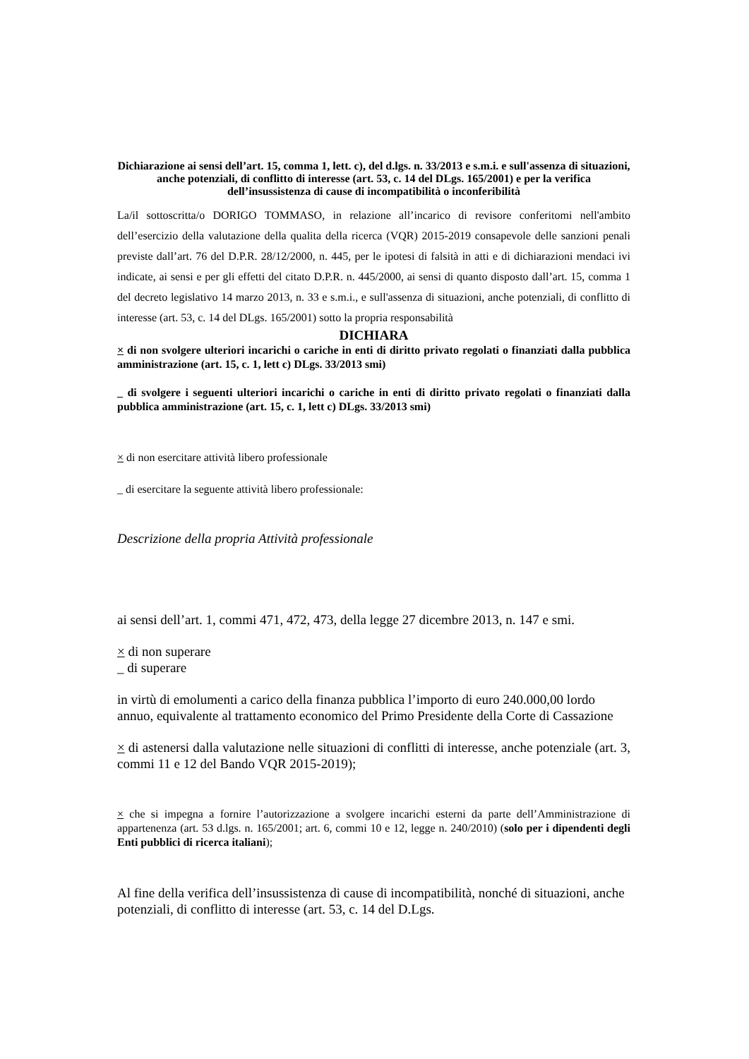Dichiarazione ai sensi dell’art. 15, comma 1, lett. c), del d.lgs. n. 33/2013 e s.m.i. e sull'assenza di situazioni, anche potenziali, di conflitto di interesse (art. 53, c. 14 del DLgs. 165/2001) e per la verifica dell’insussistenza di cause di incompatibilità o inconferibilità
La/il sottoscritta/o DORIGO TOMMASO, in relazione all’incarico di revisore conferitomi nell'ambito dell’esercizio della valutazione della qualita della ricerca (VQR) 2015-2019 consapevole delle sanzioni penali previste dall’art. 76 del D.P.R. 28/12/2000, n. 445, per le ipotesi di falsità in atti e di dichiarazioni mendaci ivi indicate, ai sensi e per gli effetti del citato D.P.R. n. 445/2000, ai sensi di quanto disposto dall’art. 15, comma 1 del decreto legislativo 14 marzo 2013, n. 33 e s.m.i., e sull'assenza di situazioni, anche potenziali, di conflitto di interesse (art. 53, c. 14 del DLgs. 165/2001) sotto la propria responsabilità
DICHIARA
× di non svolgere ulteriori incarichi o cariche in enti di diritto privato regolati o finanziati dalla pubblica amministrazione (art. 15, c. 1, lett c) DLgs. 33/2013 smi)
_ di svolgere i seguenti ulteriori incarichi o cariche in enti di diritto privato regolati o finanziati dalla pubblica amministrazione (art. 15, c. 1, lett c) DLgs. 33/2013 smi)
× di non esercitare attività libero professionale
_ di esercitare la seguente attività libero professionale:
Descrizione della propria Attività professionale
ai sensi dell’art. 1, commi 471, 472, 473, della legge 27 dicembre 2013, n. 147 e smi.
× di non superare
_ di superare
in virtù di emolumenti a carico della finanza pubblica l’importo di euro 240.000,00 lordo annuo, equivalente al trattamento economico del Primo Presidente della Corte di Cassazione
× di astenersi dalla valutazione nelle situazioni di conflitti di interesse, anche potenziale (art. 3, commi 11 e 12 del Bando VQR 2015-2019);
× che si impegna a fornire l’autorizzazione a svolgere incarichi esterni da parte dell’Amministrazione di appartenenza (art. 53 d.lgs. n. 165/2001; art. 6, commi 10 e 12, legge n. 240/2010) (solo per i dipendenti degli Enti pubblici di ricerca italiani);
Al fine della verifica dell’insussistenza di cause di incompatibilità, nonché di situazioni, anche potenziali, di conflitto di interesse (art. 53, c. 14 del D.Lgs.